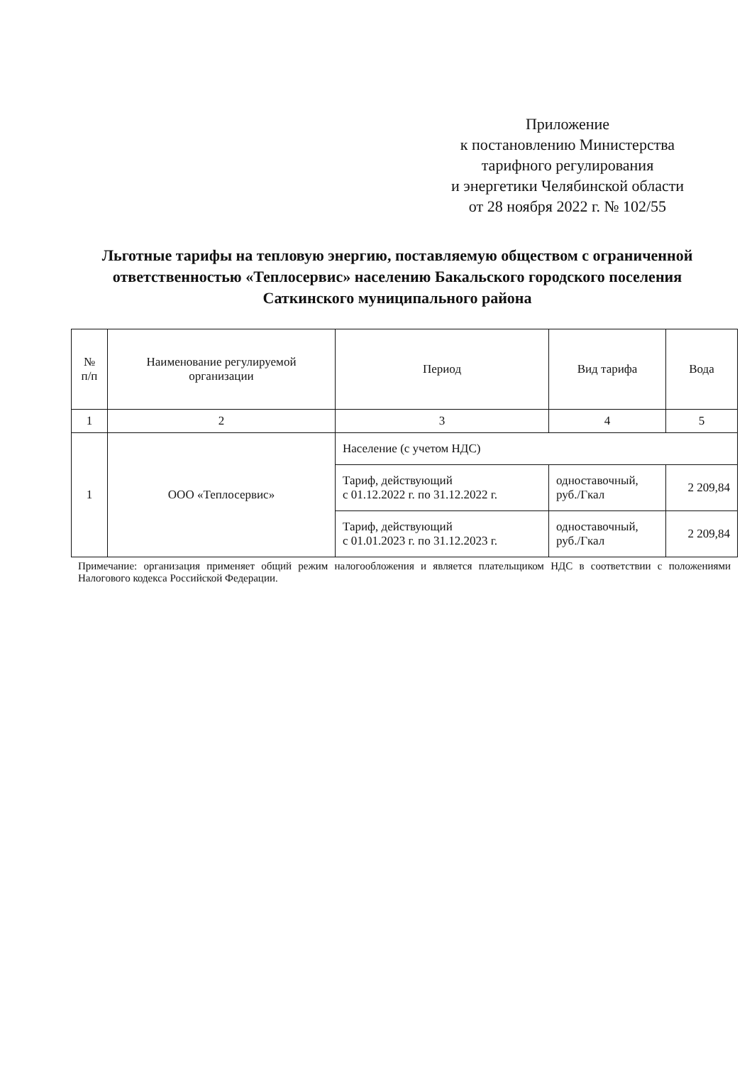Приложение
к постановлению Министерства
тарифного регулирования
и энергетики Челябинской области
от 28 ноября 2022 г. № 102/55
Льготные тарифы на тепловую энергию, поставляемую обществом с ограниченной ответственностью «Теплосервис» населению Бакальского городского поселения Саткинского муниципального района
| № п/п | Наименование регулируемой организации | Период | Вид тарифа | Вода |
| --- | --- | --- | --- | --- |
| 1 | 2 | 3 | 4 | 5 |
| 1 | ООО «Теплосервис» | Население (с учетом НДС) | | |
| | | Тариф, действующий с 01.12.2022 г. по 31.12.2022 г. | одноставочный, руб./Гкал | 2 209,84 |
| | | Тариф, действующий с 01.01.2023 г. по 31.12.2023 г. | одноставочный, руб./Гкал | 2 209,84 |
Примечание: организация применяет общий режим налогообложения и является плательщиком НДС в соответствии с положениями Налогового кодекса Российской Федерации.